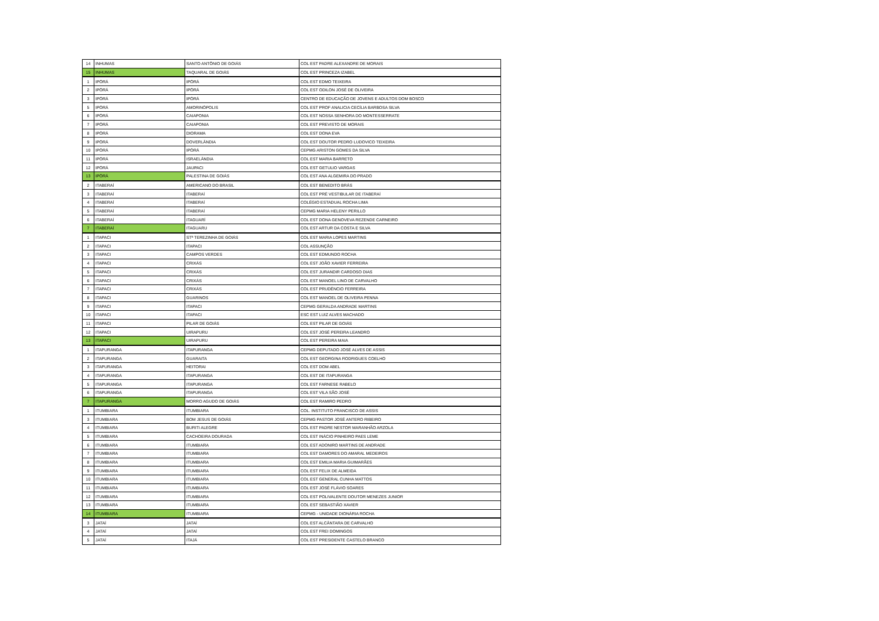| 14 | INHUMAS | SANTO ANTÔNIO DE GOIÁS | COL EST PADRE ALEXANDRE DE MORAIS |
| 15 | INHUMAS | TAQUARAL DE GOIÁS | COL EST PRINCEZA IZABEL |
| 1 | IPÓRÁ | IPÓRÁ | COL EST EDMO TEIXEIRA |
| 2 | IPÓRÁ | IPÓRÁ | COL EST ODILON JOSÉ DE OLIVEIRA |
| 3 | IPÓRÁ | IPÓRÁ | CENTRO DE EDUCAÇÃO DE JOVENS E ADULTOS DOM BOSCO |
| 5 | IPÓRÁ | AMORINÓPOLIS | COL EST PROF ANALICIA CECÍLIA BARBOSA SILVA |
| 6 | IPÓRÁ | CAIAPONIA | COL EST NOSSA SENHORA DO MONTESSERRATE |
| 7 | IPÓRÁ | CAIAPONIA | COL EST PREVISTO DE MORAIS |
| 8 | IPÓRÁ | DIORAMA | COL EST DONA EVA |
| 9 | IPÓRÁ | DOVERLÂNDIA | COL EST DOUTOR PEDRO LUDOVICO TEIXEIRA |
| 10 | IPÓRÁ | IPÓRÁ | CEPMG ARISTON GOMES DA SILVA |
| 11 | IPÓRÁ | ISRAELÂNDIA | COL EST MARIA BARRETO |
| 12 | IPÓRÁ | JAUPACI | COL EST GETULIO VARGAS |
| 13 | IPÓRÁ | PALESTINA DE GOIÁS | COL EST ANA ALGEMIRA DO PRADO |
| 2 | ITABERAÍ | AMERICANO DO BRASIL | COL EST BENEDITO BRÁS |
| 3 | ITABERAÍ | ITABERAÍ | COL EST PRÉ VESTIBULAR DE ITABERAÍ |
| 4 | ITABERAÍ | ITABERAÍ | COLÉGIO ESTADUAL ROCHA LIMA |
| 5 | ITABERAÍ | ITABERAÍ | CEPMG MARIA HELENY PERILLO |
| 6 | ITABERAÍ | ITAGUARÍ | COL EST DONA GENOVEVA REZENDE CARNEIRO |
| 7 | ITABERAÍ | ITAGUARU | COL EST ARTUR DA COSTA E SILVA |
| 1 | ITAPACI | STª TEREZINHA DE GOIÁS | COL EST MARIA LOPES MARTINS |
| 2 | ITAPACI | ITAPACI | COL ASSUNÇÃO |
| 3 | ITAPACI | CAMPOS VERDES | COL EST EDMUNDO ROCHA |
| 4 | ITAPACI | CRIXÁS | COL EST JOÃO XAVIER FERREIRA |
| 5 | ITAPACI | CRIXÁS | COL EST JURANDIR CARDOSO DIAS |
| 6 | ITAPACI | CRIXÁS | COL EST MANOEL LINO DE CARVALHO |
| 7 | ITAPACI | CRIXÁS | COL EST PRUDÊNCIO FERREIRA |
| 8 | ITAPACI | GUARINOS | COL EST MANOEL DE OLIVEIRA PENNA |
| 9 | ITAPACI | ITAPACI | CEPMG GERALDA ANDRADE MARTINS |
| 10 | ITAPACI | ITAPACI | ESC EST LUIZ ALVES MACHADO |
| 11 | ITAPACI | PILAR DE GOIÁS | COL EST PILAR DE GOIÁS |
| 12 | ITAPACI | UIRAPURU | COL EST JOSÉ PEREIRA LEANDRO |
| 13 | ITAPACI | UIRAPURU | COL EST PEREIRA MAIA |
| 1 | ITAPURANGA | ITAPURANGA | CEPMG DEPUTADO JOSÉ ALVES DE ASSIS |
| 2 | ITAPURANGA | GUARAITA | COL EST GEORGINA RODRIGUES COELHO |
| 3 | ITAPURANGA | HEITORAI | COL EST DOM ABEL |
| 4 | ITAPURANGA | ITAPURANGA | COL EST DE ITAPURANGA |
| 5 | ITAPURANGA | ITAPURANGA | COL EST FARNESE RABELO |
| 6 | ITAPURANGA | ITAPURANGA | COL EST VILA SÃO JOSÉ |
| 7 | ITAPURANGA | MORRO AGUDO DE GOIÁS | COL EST RAMIRO PEDRO |
| 1 | ITUMBIARA | ITUMBIARA | COL. INSTITUTO FRANCISCO DE ASSIS |
| 3 | ITUMBIARA | BOM JESUS DE GOIÁS | CEPMG PASTOR JOSÉ ANTERO RIBEIRO |
| 4 | ITUMBIARA | BURITI ALEGRE | COL EST PADRE NESTOR MARANHÃO ARZOLA |
| 5 | ITUMBIARA | CACHOEIRA DOURADA | COL EST INÁCIO PINHEIRO PAES LEME |
| 6 | ITUMBIARA | ITUMBIARA | COL EST ADONIRO MARTINS DE ANDRADE |
| 7 | ITUMBIARA | ITUMBIARA | COL EST DAMORES DO AMARAL MEDEIROS |
| 8 | ITUMBIARA | ITUMBIARA | COL EST EMILIA MARIA GUIMARÃES |
| 9 | ITUMBIARA | ITUMBIARA | COL EST FELIX DE ALMEIDA |
| 10 | ITUMBIARA | ITUMBIARA | COL EST GENERAL CUNHA MATTOS |
| 11 | ITUMBIARA | ITUMBIARA | COL EST JOSÉ FLÁVIO SOARES |
| 12 | ITUMBIARA | ITUMBIARA | COL EST POLIVALENTE DOUTOR MENEZES JUNIOR |
| 13 | ITUMBIARA | ITUMBIARA | COL EST SEBASTIÃO XAVIER |
| 14 | ITUMBIARA | ITUMBIARA | CEPMG - UNIDADE DIONÁRIA ROCHA |
| 3 | JATAÍ | JATAÍ | COL EST ALCÂNTARA DE CARVALHO |
| 4 | JATAÍ | JATAÍ | COL EST FREI DOMINGOS |
| 5 | JATAÍ | ITAJÁ | COL EST PRESIDENTE CASTELO BRANCO |